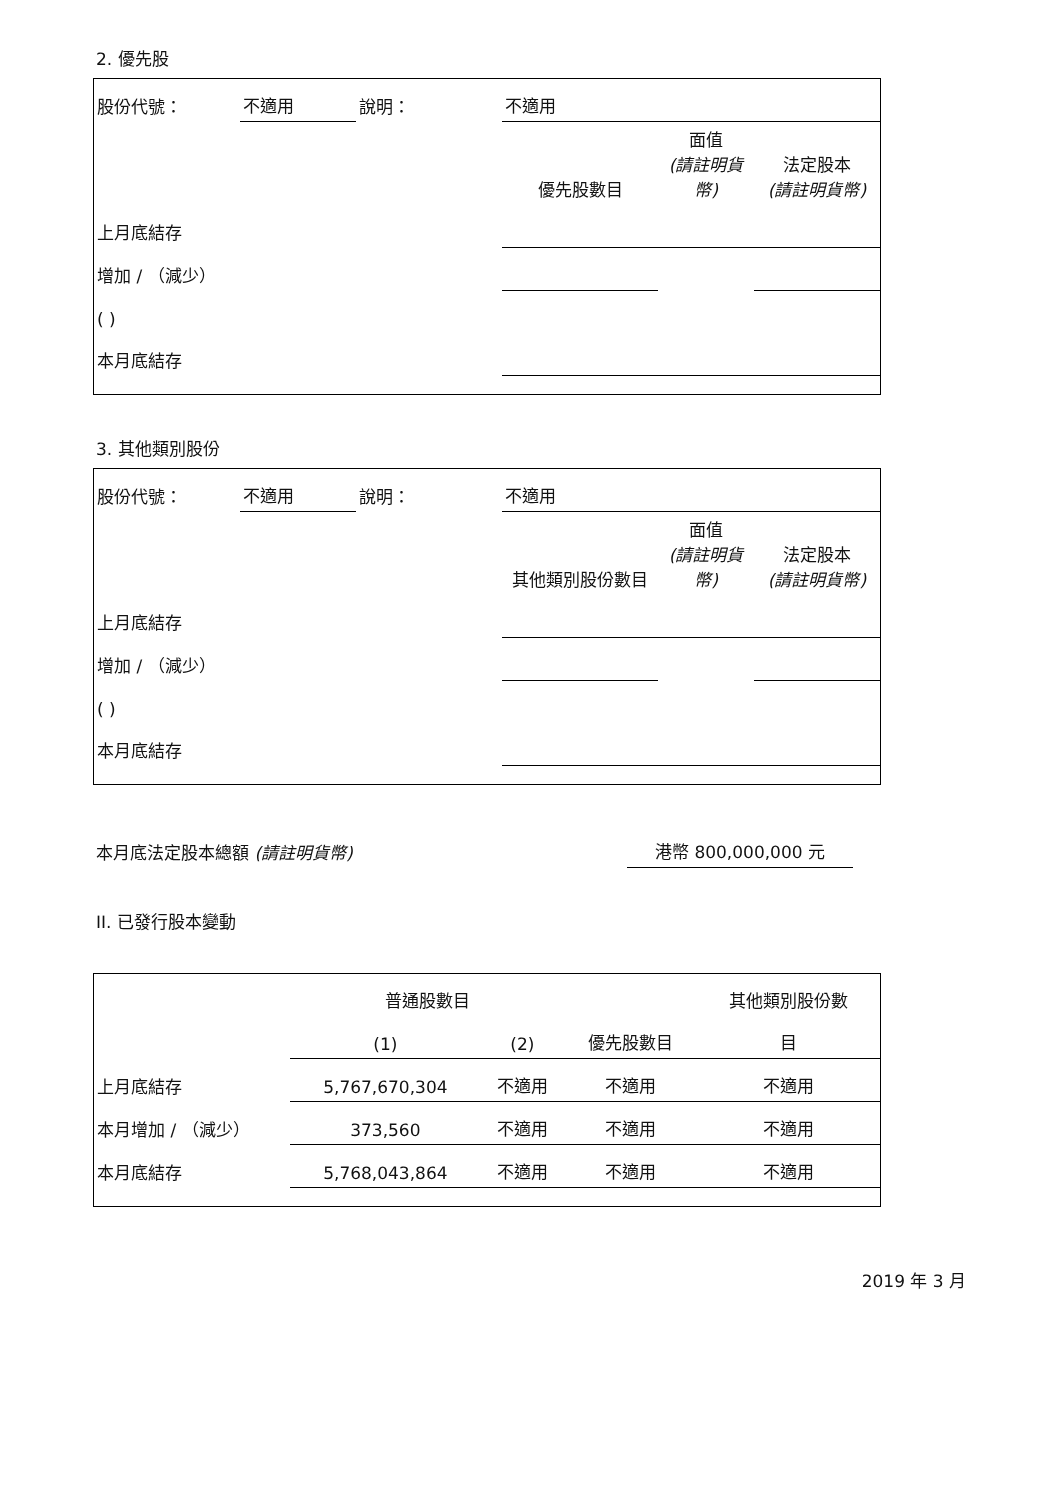2. 優先股
| 股份代號： | 不適用 | 說明： | 不適用 | | |
| | | | 優先股數目 | 面值 (請註明貨幣) | 法定股本 (請註明貨幣) |
| 上月底結存 | | | | | |
| 增加 / （減少） | | | | | |
| ( ) | | | | | |
| 本月底結存 | | | | | |
3. 其他類別股份
| 股份代號： | 不適用 | 說明： | 不適用 | | |
| | | | 其他類別股份數目 | 面值 (請註明貨幣) | 法定股本 (請註明貨幣) |
| 上月底結存 | | | | | |
| 增加 / （減少） | | | | | |
| ( ) | | | | | |
| 本月底結存 | | | | | |
| 本月底法定股本總額 (請註明貨幣) | 港幣 800,000,000 元 |
II. 已發行股本變動
| | 普通股數目 | | | 其他類別股份數 |
| | (1) | (2) | 優先股數目 | 目 |
| 上月底結存 | 5,767,670,304 | 不適用 | 不適用 | 不適用 |
| 本月增加 / （減少） | 373,560 | 不適用 | 不適用 | 不適用 |
| 本月底結存 | 5,768,043,864 | 不適用 | 不適用 | 不適用 |
2019 年 3 月